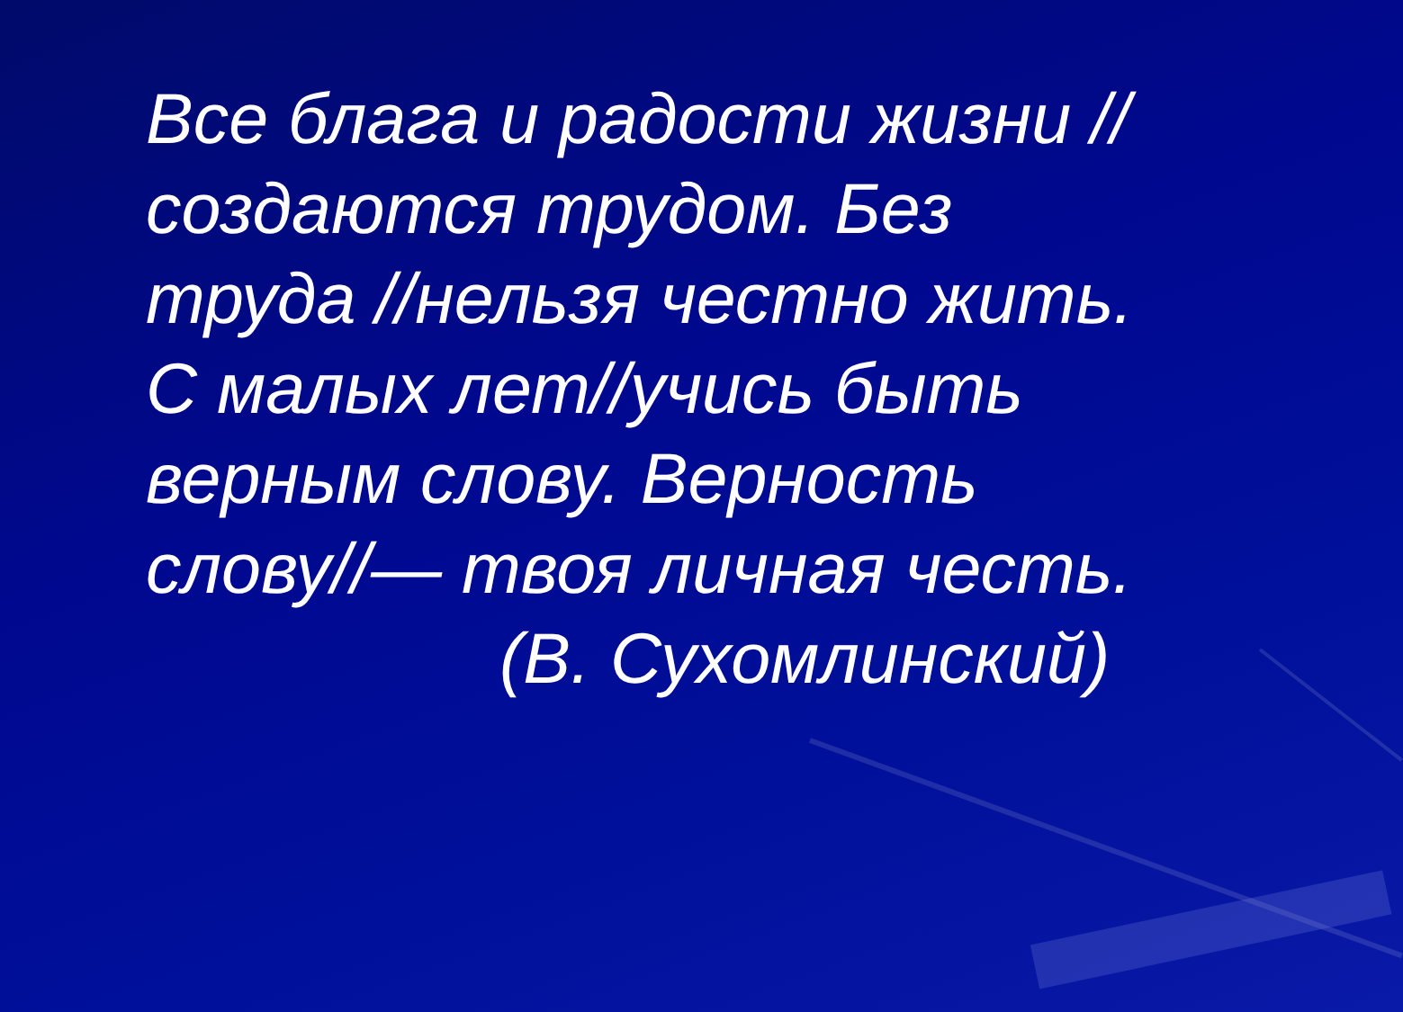Все блага и радости жизни //
создаются трудом. Без
труда //нельзя честно жить.
С малых лет//учись быть
верным слову. Верность
слову//— твоя личная честь.
(В. Сухомлинский)